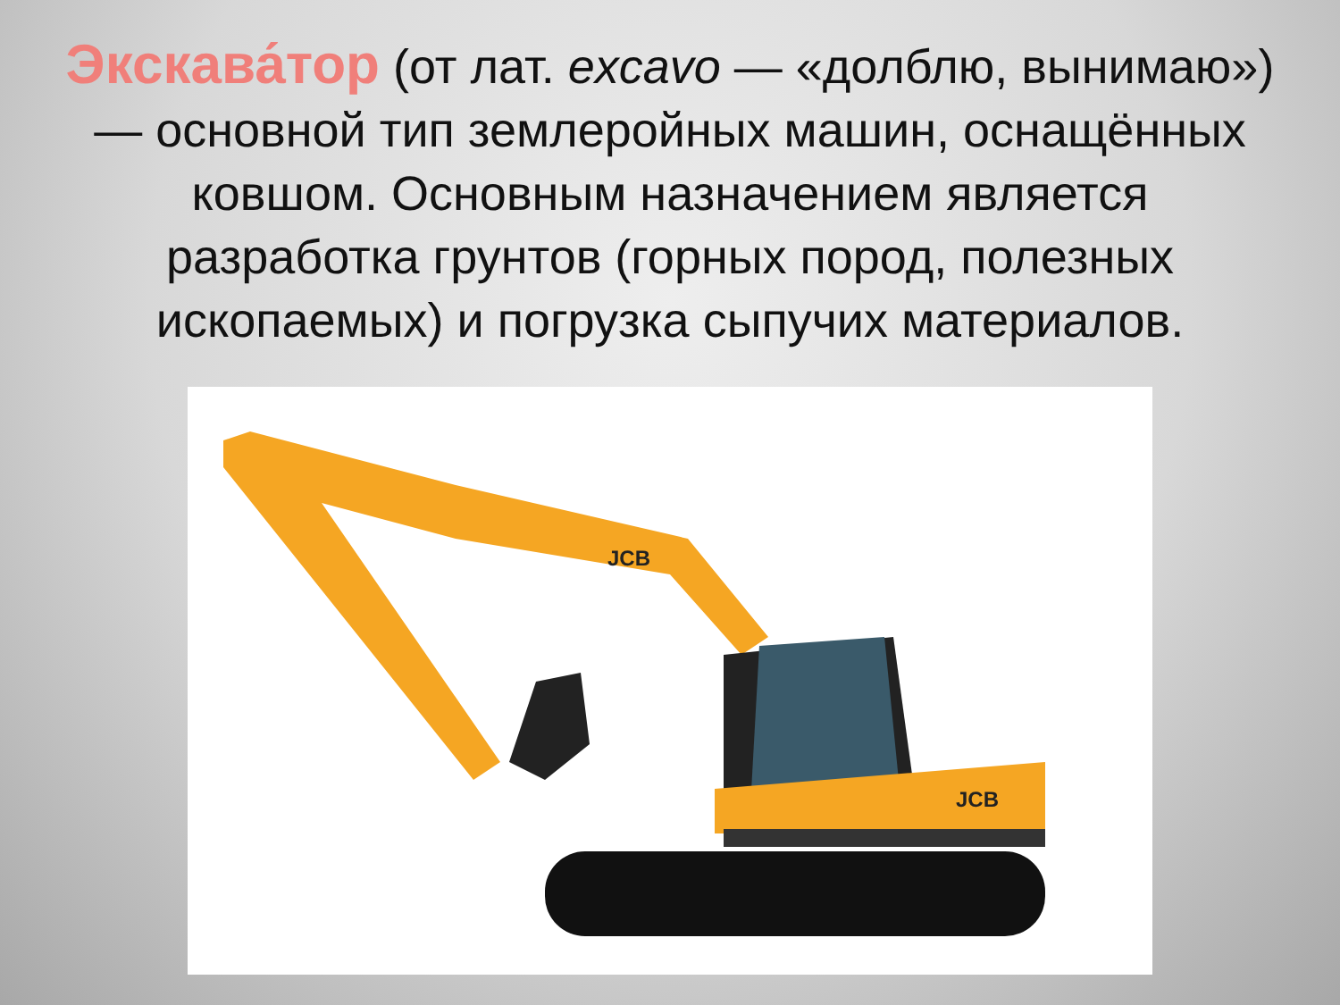Экскава́тор (от лат. excavo — «долблю, вынимаю») — основной тип землеройных машин, оснащённых ковшом. Основным назначением является разработка грунтов (горных пород, полезных ископаемых) и погрузка сыпучих материалов.
JCB
JCB